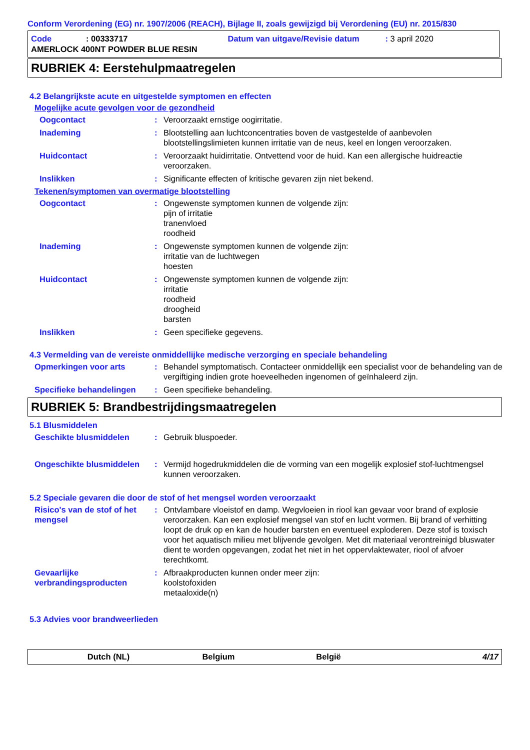Conform Verordening (EG) nr. 1907/2006 (REACH), Bijlage II, zoals gewijzigd bij Verordening (EU) nr. 2015/830
Code: 00333717 Datum van uitgave/Revisie datum: 3 april 2020
AMERLOCK 400NT POWDER BLUE RESIN
RUBRIEK 4: Eerstehulpmaatregelen
4.2 Belangrijkste acute en uitgestelde symptomen en effecten
Mogelijke acute gevolgen voor de gezondheid
Oogcontact : Veroorzaakt ernstige oogirritatie.
Inademing : Blootstelling aan luchtconcentraties boven de vastgestelde of aanbevolen blootstellingslimieten kunnen irritatie van de neus, keel en longen veroorzaken.
Huidcontact : Veroorzaakt huidirritatie. Ontvettend voor de huid. Kan een allergische huidreactie veroorzaken.
Inslikken : Significante effecten of kritische gevaren zijn niet bekend.
Tekenen/symptomen van overmatige blootstelling
Oogcontact : Ongewenste symptomen kunnen de volgende zijn:
pijn of irritatie
tranenvloed
roodheid
Inademing : Ongewenste symptomen kunnen de volgende zijn:
irritatie van de luchtwegen
hoesten
Huidcontact : Ongewenste symptomen kunnen de volgende zijn:
irritatie
roodheid
droogheid
barsten
Inslikken : Geen specifieke gegevens.
4.3 Vermelding van de vereiste onmiddellijke medische verzorging en speciale behandeling
Opmerkingen voor arts : Behandel symptomatisch. Contacteer onmiddellijk een specialist voor de behandeling van de vergiftiging indien grote hoeveelheden ingenomen of geïnhaleerd zijn.
Specifieke behandelingen : Geen specifieke behandeling.
RUBRIEK 5: Brandbestrijdingsmaatregelen
5.1 Blusmiddelen
Geschikte blusmiddelen : Gebruik bluspoeder.
Ongeschikte blusmiddelen : Vermijd hogedrukmiddelen die de vorming van een mogelijk explosief stof-luchtmengsel kunnen veroorzaken.
5.2 Speciale gevaren die door de stof of het mengsel worden veroorzaakt
Risico's van de stof of het mengsel
: Ontvlambare vloeistof en damp. Wegvloeien in riool kan gevaar voor brand of explosie veroorzaken. Kan een explosief mengsel van stof en lucht vormen. Bij brand of verhitting loopt de druk op en kan de houder barsten en eventueel exploderen. Deze stof is toxisch voor het aquatisch milieu met blijvende gevolgen. Met dit materiaal verontreinigd bluswater dient te worden opgevangen, zodat het niet in het oppervlaktewater, riool of afvoer terechtkomt.
Gevaarlijke verbrandingsproducten
: Afbraakproducten kunnen onder meer zijn:
koolstofoxiden
metaaloxide(n)
5.3 Advies voor brandweerlieden
Dutch (NL) Belgium België 4/17